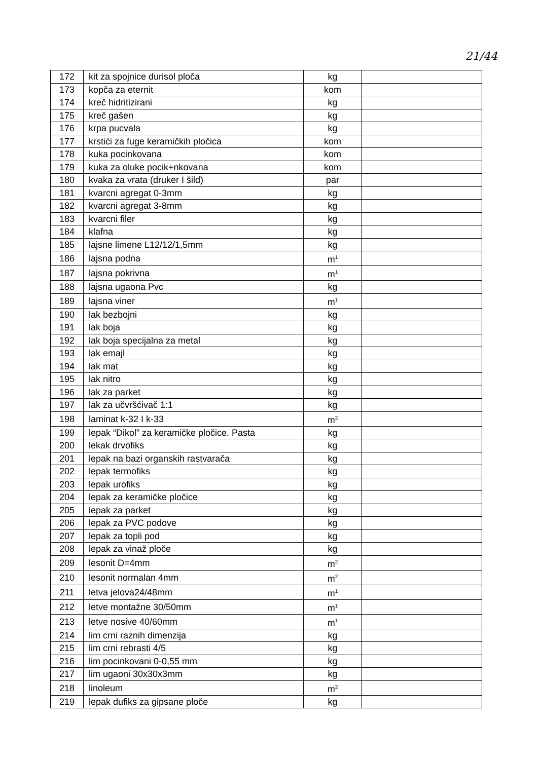21/44
| 172 | kit za spojnice durisol ploča | kg | |
| 173 | kopča za eternit | kom | |
| 174 | kreč hidritizirani | kg | |
| 175 | kreč gašen | kg | |
| 176 | krpa pucvala | kg | |
| 177 | krstići za fuge keramičkih pločica | kom | |
| 178 | kuka pocinkovana | kom | |
| 179 | kuka za oluke pocik+nkovana | kom | |
| 180 | kvaka za vrata (druker I šild) | par | |
| 181 | kvarcni agregat 0-3mm | kg | |
| 182 | kvarcni agregat 3-8mm | kg | |
| 183 | kvarcni filer | kg | |
| 184 | klafna | kg | |
| 185 | lajsne limene L12/12/1,5mm | kg | |
| 186 | lajsna podna | m<sup>1</sup> | |
| 187 | lajsna pokrivna | m<sup>1</sup> | |
| 188 | lajsna ugaona Pvc | kg | |
| 189 | lajsna viner | m<sup>1</sup> | |
| 190 | lak bezbojni | kg | |
| 191 | lak boja | kg | |
| 192 | lak boja specijalna za metal | kg | |
| 193 | lak emajl | kg | |
| 194 | lak mat | kg | |
| 195 | lak nitro | kg | |
| 196 | lak za parket | kg | |
| 197 | lak za učvršćivač 1:1 | kg | |
| 198 | laminat k-32 I k-33 | m<sup>2</sup> | |
| 199 | lepak “Dikol” za keramičke pločice. Pasta | kg | |
| 200 | lekak drvofiks | kg | |
| 201 | lepak na bazi organskih rastvarača | kg | |
| 202 | lepak termofiks | kg | |
| 203 | lepak urofiks | kg | |
| 204 | lepak za keramičke pločice | kg | |
| 205 | lepak za parket | kg | |
| 206 | lepak za PVC podove | kg | |
| 207 | lepak za topli pod | kg | |
| 208 | lepak za vinaž ploče | kg | |
| 209 | lesonit D=4mm | m<sup>2</sup> | |
| 210 | lesonit normalan 4mm | m<sup>2</sup> | |
| 211 | letva jelova24/48mm | m<sup>1</sup> | |
| 212 | letve montažne 30/50mm | m<sup>1</sup> | |
| 213 | letve nosive 40/60mm | m<sup>1</sup> | |
| 214 | lim crni raznih dimenzija | kg | |
| 215 | lim crni rebrasti 4/5 | kg | |
| 216 | lim pocinkovani 0-0,55 mm | kg | |
| 217 | lim ugaoni 30x30x3mm | kg | |
| 218 | linoleum | m<sup>2</sup> | |
| 219 | lepak dufiks za gipsane ploče | kg | |